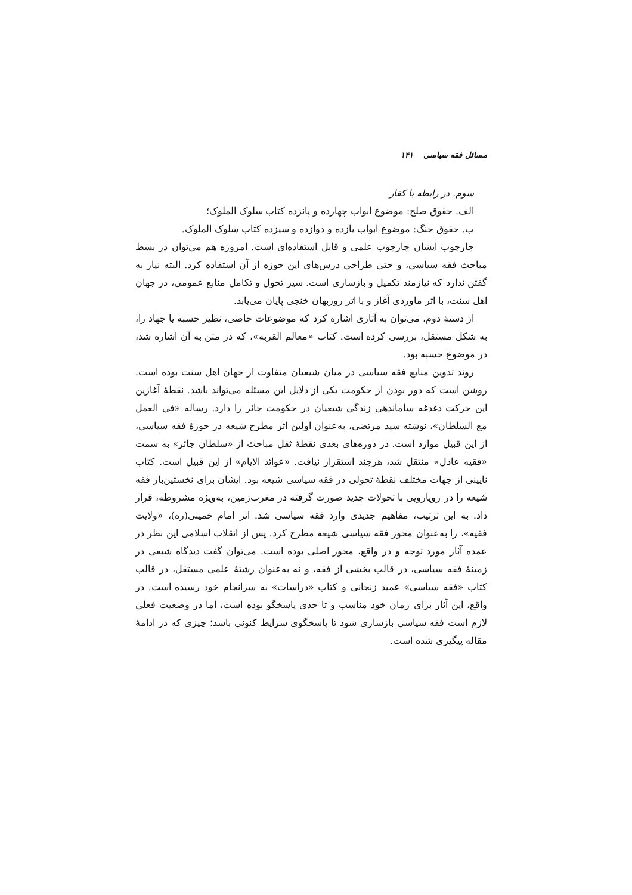مسائل فقه سیاسی ۱۴۱
سوم. در رابطه با کفار
الف. حقوق صلح: موضوع ابواب چهارده و پانزده کتاب سلوک الملوک؛
ب. حقوق جنگ: موضوع ابواب یازده و دوازده و سیزده کتاب سلوک الملوک.
چارچوب ایشان چارچوب علمی و قابل استفاده‌ای است. امروزه هم می‌توان در بسط مباحث فقه سیاسی، و حتی طراحی درس‌های این حوزه از آن استفاده کرد. البته نیاز به گفتن ندارد که نیازمند تکمیل و بازسازی است. سیر تحول و تکامل منابع عمومی، در جهان اهل سنت، با اثر ماوردی آغاز و با اثر روزبهان خنجی پایان می‌یابد.
از دستهٔ دوم، می‌توان به آثاری اشاره کرد که موضوعات خاصی، نظیر حسبه یا جهاد را، به شکل مستقل، بررسی کرده است. کتاب «معالم القربه»، که در متن به آن اشاره شد، در موضوع حسبه بود.
روند تدوین منابع فقه سیاسی در میان شیعیان متفاوت از جهان اهل سنت بوده است. روشن است که دور بودن از حکومت یکی از دلایل این مسئله می‌تواند باشد. نقطهٔ آغازین این حرکت دغدغه ساماندهی زندگی شیعیان در حکومت جائر را دارد. رساله «فی العمل مع السلطان»، نوشته سید مرتضی، به‌عنوان اولین اثر مطرح شیعه در حوزهٔ فقه سیاسی، از این قبیل موارد است. در دوره‌های بعدی نقطهٔ ثقل مباحث از «سلطان جائر» به سمت «فقیه عادل» منتقل شد، هرچند استقرار نیافت. «عوائد الایام» از این قبیل است. کتاب نایینی از جهات مختلف نقطهٔ تحولی در فقه سیاسی شیعه بود. ایشان برای نخستین‌بار فقه شیعه را در رویارویی با تحولات جدید صورت گرفته در مغرب‌زمین، به‌ویژه مشروطه، قرار داد. به این ترتیب، مفاهیم جدیدی وارد فقه سیاسی شد. اثر امام خمینی(ره)، «ولایت فقیه»، را به‌عنوان محور فقه سیاسی شیعه مطرح کرد. پس از انقلاب اسلامی این نظر در عمده آثار مورد توجه و در واقع، محور اصلی بوده است. می‌توان گفت دیدگاه شیعی در زمینهٔ فقه سیاسی، در قالب بخشی از فقه، و نه به‌عنوان رشتهٔ علمی مستقل، در قالب کتاب «فقه سیاسی» عمید زنجانی و کتاب «دراسات» به سرانجام خود رسیده است. در واقع، این آثار برای زمان خود مناسب و تا حدی پاسخگو بوده است، اما در وضعیت فعلی لازم است فقه سیاسی بازسازی شود تا پاسخگوی شرایط کنونی باشد؛ چیزی که در ادامهٔ مقاله پیگیری شده است.